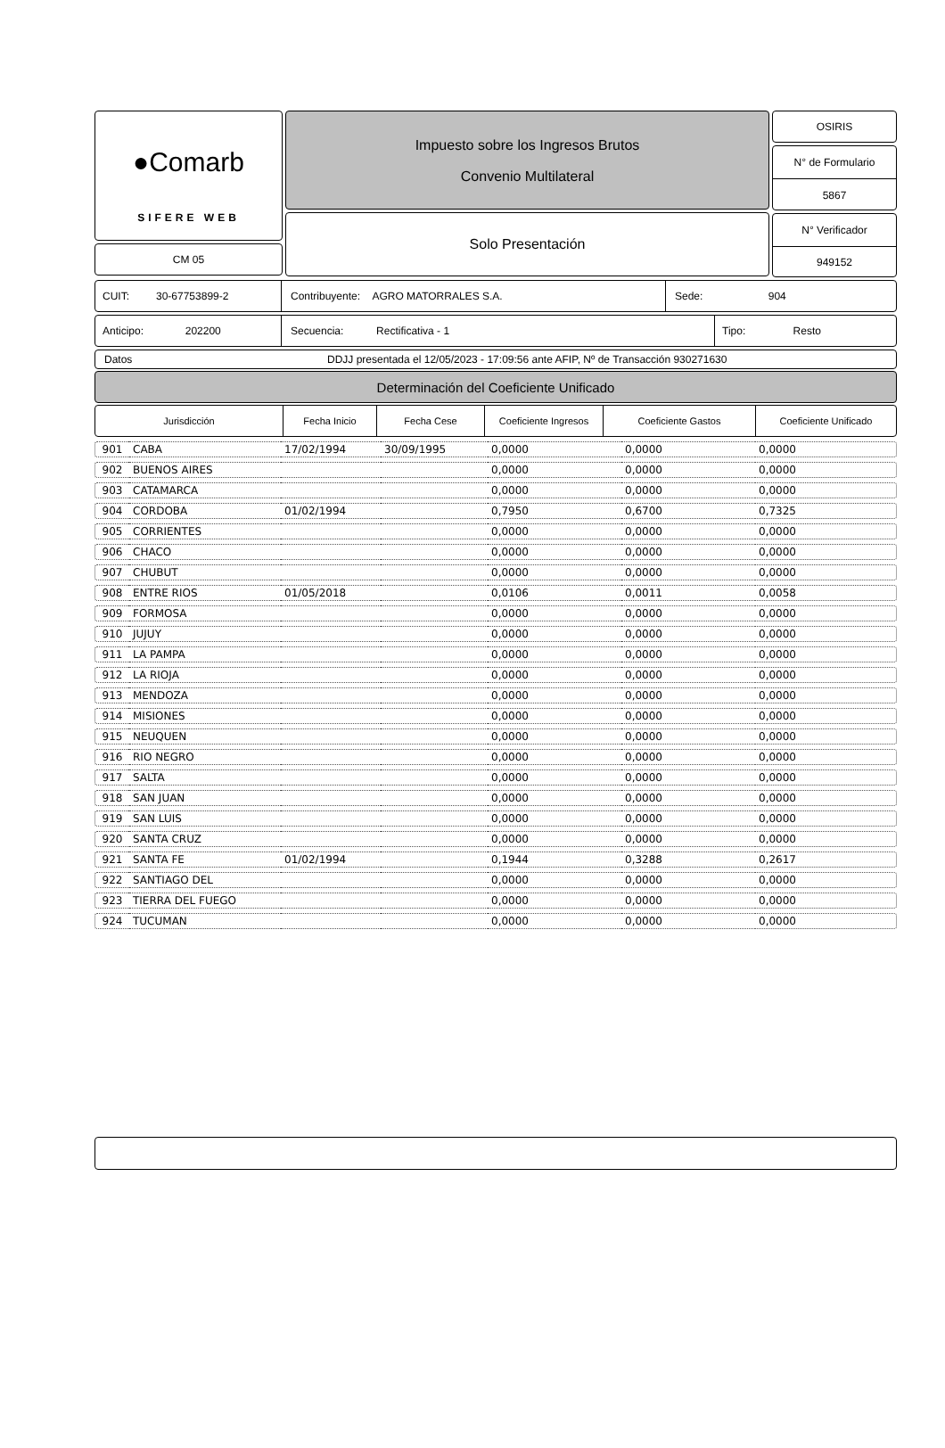●Comarb
SIFERE WEB
CM 05
Impuesto sobre los Ingresos Brutos
Convenio Multilateral
Solo Presentación
OSIRIS
N° de Formulario
5867
N° Verificador
949152
CUIT: 30-67753899-2 Contribuyente: AGRO MATORRALES S.A. Sede: 904
Anticipo: 202200 Secuencia: Rectificativa - 1 Tipo: Resto
Datos DDJJ presentada el 12/05/2023 - 17:09:56 ante AFIP, Nº de Transacción 930271630
Determinación del Coeficiente Unificado
Jurisdicción Fecha Inicio Fecha Cese Coeficiente Ingresos Coeficiente Gastos Coeficiente Unificado
| 901 | CABA | 17/02/1994 | 30/09/1995 | 0,0000 | 0,0000 | 0,0000 |
| 902 | BUENOS AIRES | | | 0,0000 | 0,0000 | 0,0000 |
| 903 | CATAMARCA | | | 0,0000 | 0,0000 | 0,0000 |
| 904 | CORDOBA | 01/02/1994 | | 0,7950 | 0,6700 | 0,7325 |
| 905 | CORRIENTES | | | 0,0000 | 0,0000 | 0,0000 |
| 906 | CHACO | | | 0,0000 | 0,0000 | 0,0000 |
| 907 | CHUBUT | | | 0,0000 | 0,0000 | 0,0000 |
| 908 | ENTRE RIOS | 01/05/2018 | | 0,0106 | 0,0011 | 0,0058 |
| 909 | FORMOSA | | | 0,0000 | 0,0000 | 0,0000 |
| 910 | JUJUY | | | 0,0000 | 0,0000 | 0,0000 |
| 911 | LA PAMPA | | | 0,0000 | 0,0000 | 0,0000 |
| 912 | LA RIOJA | | | 0,0000 | 0,0000 | 0,0000 |
| 913 | MENDOZA | | | 0,0000 | 0,0000 | 0,0000 |
| 914 | MISIONES | | | 0,0000 | 0,0000 | 0,0000 |
| 915 | NEUQUEN | | | 0,0000 | 0,0000 | 0,0000 |
| 916 | RIO NEGRO | | | 0,0000 | 0,0000 | 0,0000 |
| 917 | SALTA | | | 0,0000 | 0,0000 | 0,0000 |
| 918 | SAN JUAN | | | 0,0000 | 0,0000 | 0,0000 |
| 919 | SAN LUIS | | | 0,0000 | 0,0000 | 0,0000 |
| 920 | SANTA CRUZ | | | 0,0000 | 0,0000 | 0,0000 |
| 921 | SANTA FE | 01/02/1994 | | 0,1944 | 0,3288 | 0,2617 |
| 922 | SANTIAGO DEL | | | 0,0000 | 0,0000 | 0,0000 |
| 923 | TIERRA DEL FUEGO | | | 0,0000 | 0,0000 | 0,0000 |
| 924 | TUCUMAN | | | 0,0000 | 0,0000 | 0,0000 |